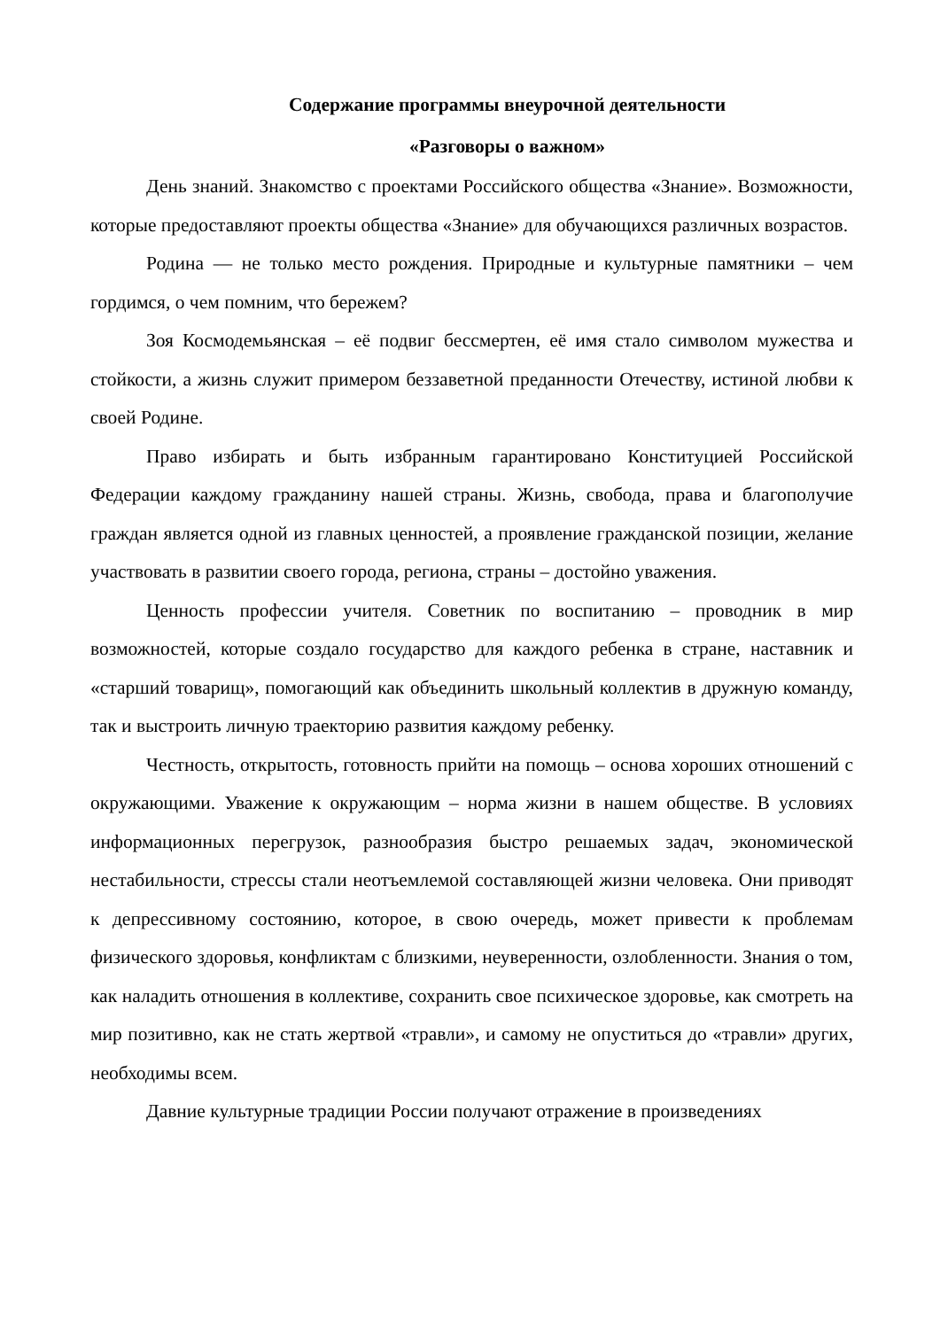Содержание программы внеурочной деятельности
«Разговоры о важном»
День знаний. Знакомство с проектами Российского общества «Знание». Возможности, которые предоставляют проекты общества «Знание» для обучающихся различных возрастов.
Родина — не только место рождения. Природные и культурные памятники – чем гордимся, о чем помним, что бережем?
Зоя Космодемьянская – её подвиг бессмертен, её имя стало символом мужества и стойкости, а жизнь служит примером беззаветной преданности Отечеству, истиной любви к своей Родине.
Право избирать и быть избранным гарантировано Конституцией Российской Федерации каждому гражданину нашей страны. Жизнь, свобода, права и благополучие граждан является одной из главных ценностей, а проявление гражданской позиции, желание участвовать в развитии своего города, региона, страны – достойно уважения.
Ценность профессии учителя. Советник по воспитанию – проводник в мир возможностей, которые создало государство для каждого ребенка в стране, наставник и «старший товарищ», помогающий как объединить школьный коллектив в дружную команду, так и выстроить личную траекторию развития каждому ребенку.
Честность, открытость, готовность прийти на помощь – основа хороших отношений с окружающими. Уважение к окружающим – норма жизни в нашем обществе. В условиях информационных перегрузок, разнообразия быстро решаемых задач, экономической нестабильности, стрессы стали неотъемлемой составляющей жизни человека. Они приводят к депрессивному состоянию, которое, в свою очередь, может привести к проблемам физического здоровья, конфликтам с близкими, неуверенности, озлобленности. Знания о том, как наладить отношения в коллективе, сохранить свое психическое здоровье, как смотреть на мир позитивно, как не стать жертвой «травли», и самому не опуститься до «травли» других, необходимы всем.
Давние культурные традиции России получают отражение в произведениях